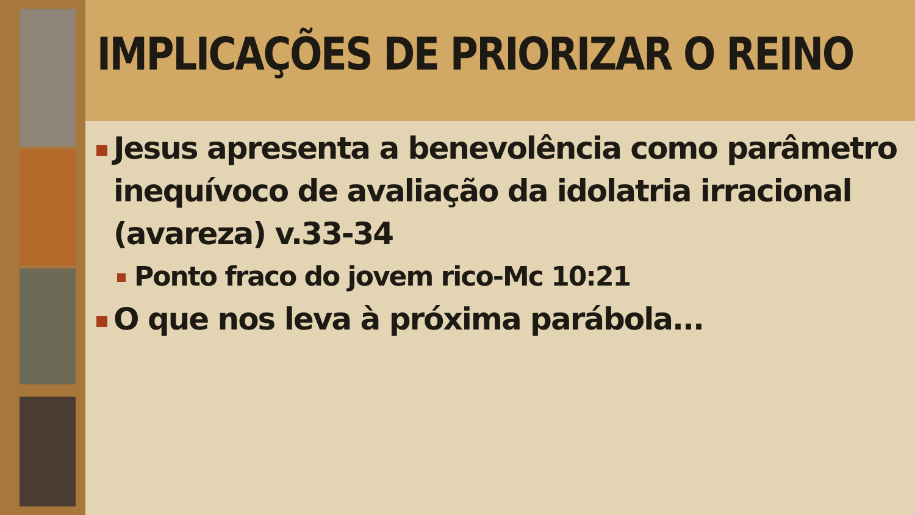IMPLICAÇÕES DE PRIORIZAR O REINO
Jesus apresenta a benevolência como parâmetro inequívoco de avaliação da idolatria irracional (avareza) v.33-34
Ponto fraco do jovem rico-Mc 10:21
O que nos leva à próxima parábola...